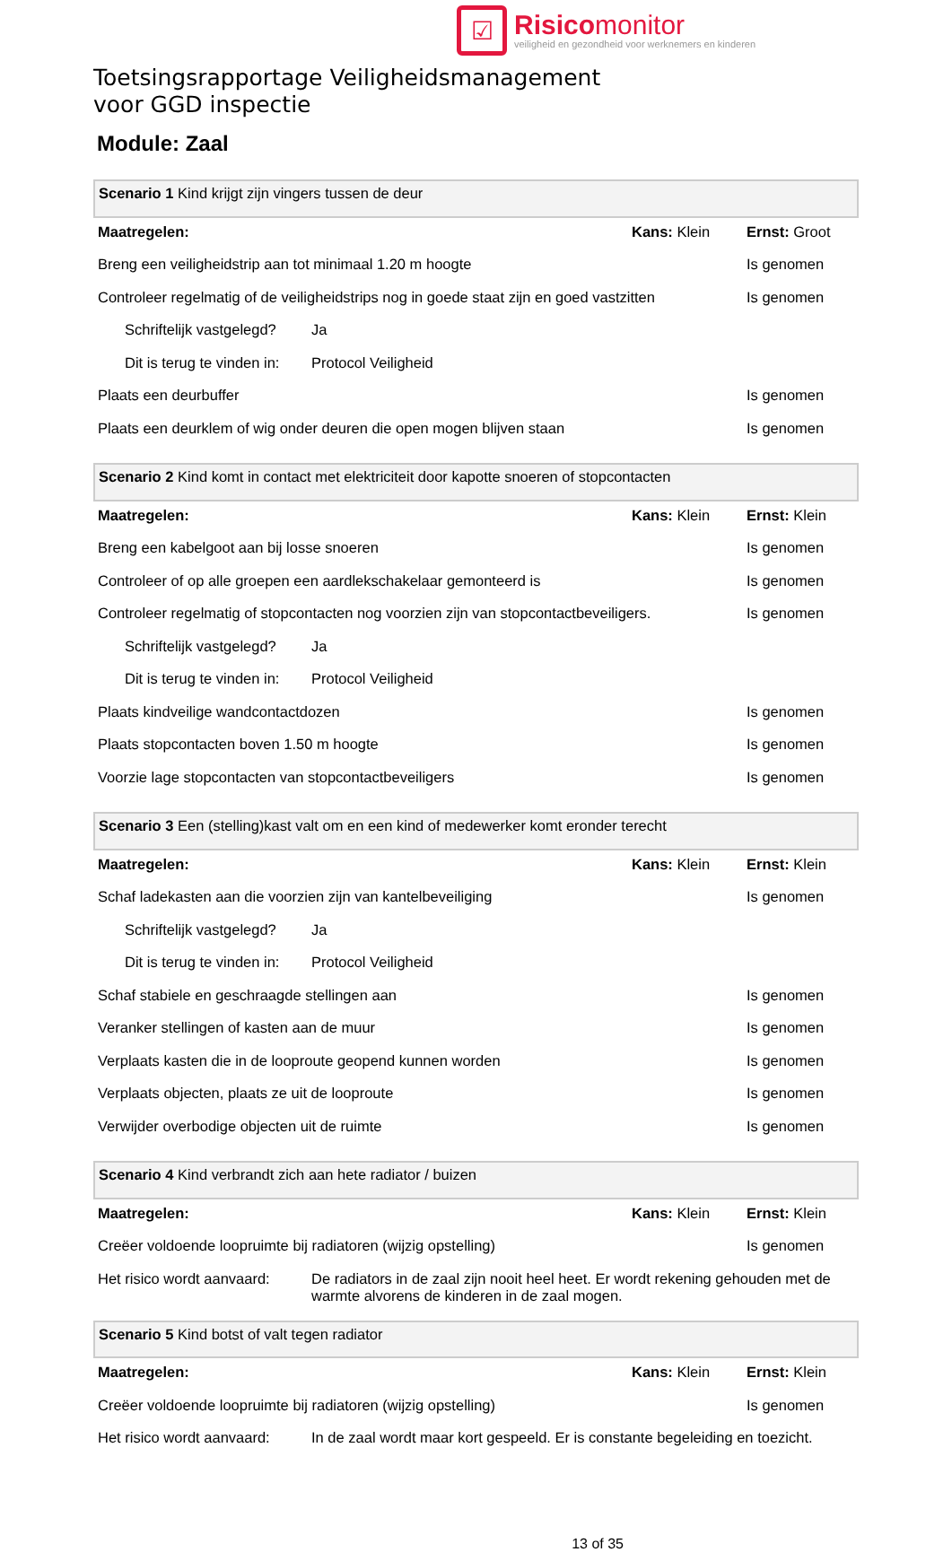☑
Risicomonitor
veiligheid en gezondheid voor werknemers en kinderen
Toetsingsrapportage Veiligheidsmanagement
voor GGD inspectie
Module: Zaal
| Scenario 1 Kind krijgt zijn vingers tussen de deur | | | |
| Maatregelen: | | Kans: Klein | Ernst: Groot |
| Breng een veiligheidstrip aan tot minimaal 1.20 m hoogte | | | Is genomen |
| Controleer regelmatig of de veiligheidstrips nog in goede staat zijn en goed vastzitten | | | Is genomen |
| Schriftelijk vastgelegd? | Ja | | |
| Dit is terug te vinden in: | Protocol Veiligheid | | |
| Plaats een deurbuffer | | | Is genomen |
| Plaats een deurklem of wig onder deuren die open mogen blijven staan | | | Is genomen |
| Scenario 2 Kind komt in contact met elektriciteit door kapotte snoeren of stopcontacten | | | |
| Maatregelen: | | Kans: Klein | Ernst: Klein |
| Breng een kabelgoot aan bij losse snoeren | | | Is genomen |
| Controleer of op alle groepen een aardlekschakelaar gemonteerd is | | | Is genomen |
| Controleer regelmatig of stopcontacten nog voorzien zijn van stopcontactbeveiligers. | | | Is genomen |
| Schriftelijk vastgelegd? | Ja | | |
| Dit is terug te vinden in: | Protocol Veiligheid | | |
| Plaats kindveilige wandcontactdozen | | | Is genomen |
| Plaats stopcontacten boven 1.50 m hoogte | | | Is genomen |
| Voorzie lage stopcontacten van stopcontactbeveiligers | | | Is genomen |
| Scenario 3 Een (stelling)kast valt om en een kind of medewerker komt eronder terecht | | | |
| Maatregelen: | | Kans: Klein | Ernst: Klein |
| Schaf ladekasten aan die voorzien zijn van kantelbeveiliging | | | Is genomen |
| Schriftelijk vastgelegd? | Ja | | |
| Dit is terug te vinden in: | Protocol Veiligheid | | |
| Schaf stabiele en geschraagde stellingen aan | | | Is genomen |
| Veranker stellingen of kasten aan de muur | | | Is genomen |
| Verplaats kasten die in de looproute geopend kunnen worden | | | Is genomen |
| Verplaats objecten, plaats ze uit de looproute | | | Is genomen |
| Verwijder overbodige objecten uit de ruimte | | | Is genomen |
| Scenario 4 Kind verbrandt zich aan hete radiator / buizen | | | |
| Maatregelen: | | Kans: Klein | Ernst: Klein |
| Creëer voldoende loopruimte bij radiatoren (wijzig opstelling) | | | Is genomen |
| Het risico wordt aanvaard: | De radiators in de zaal zijn nooit heel heet. Er wordt rekening gehouden met de warmte alvorens de kinderen in de zaal mogen. | | |
| Scenario 5 Kind botst of valt tegen radiator | | | |
| Maatregelen: | | Kans: Klein | Ernst: Klein |
| Creëer voldoende loopruimte bij radiatoren (wijzig opstelling) | | | Is genomen |
| Het risico wordt aanvaard: | In de zaal wordt maar kort gespeeld. Er is constante begeleiding en toezicht. | | |
13 of 35